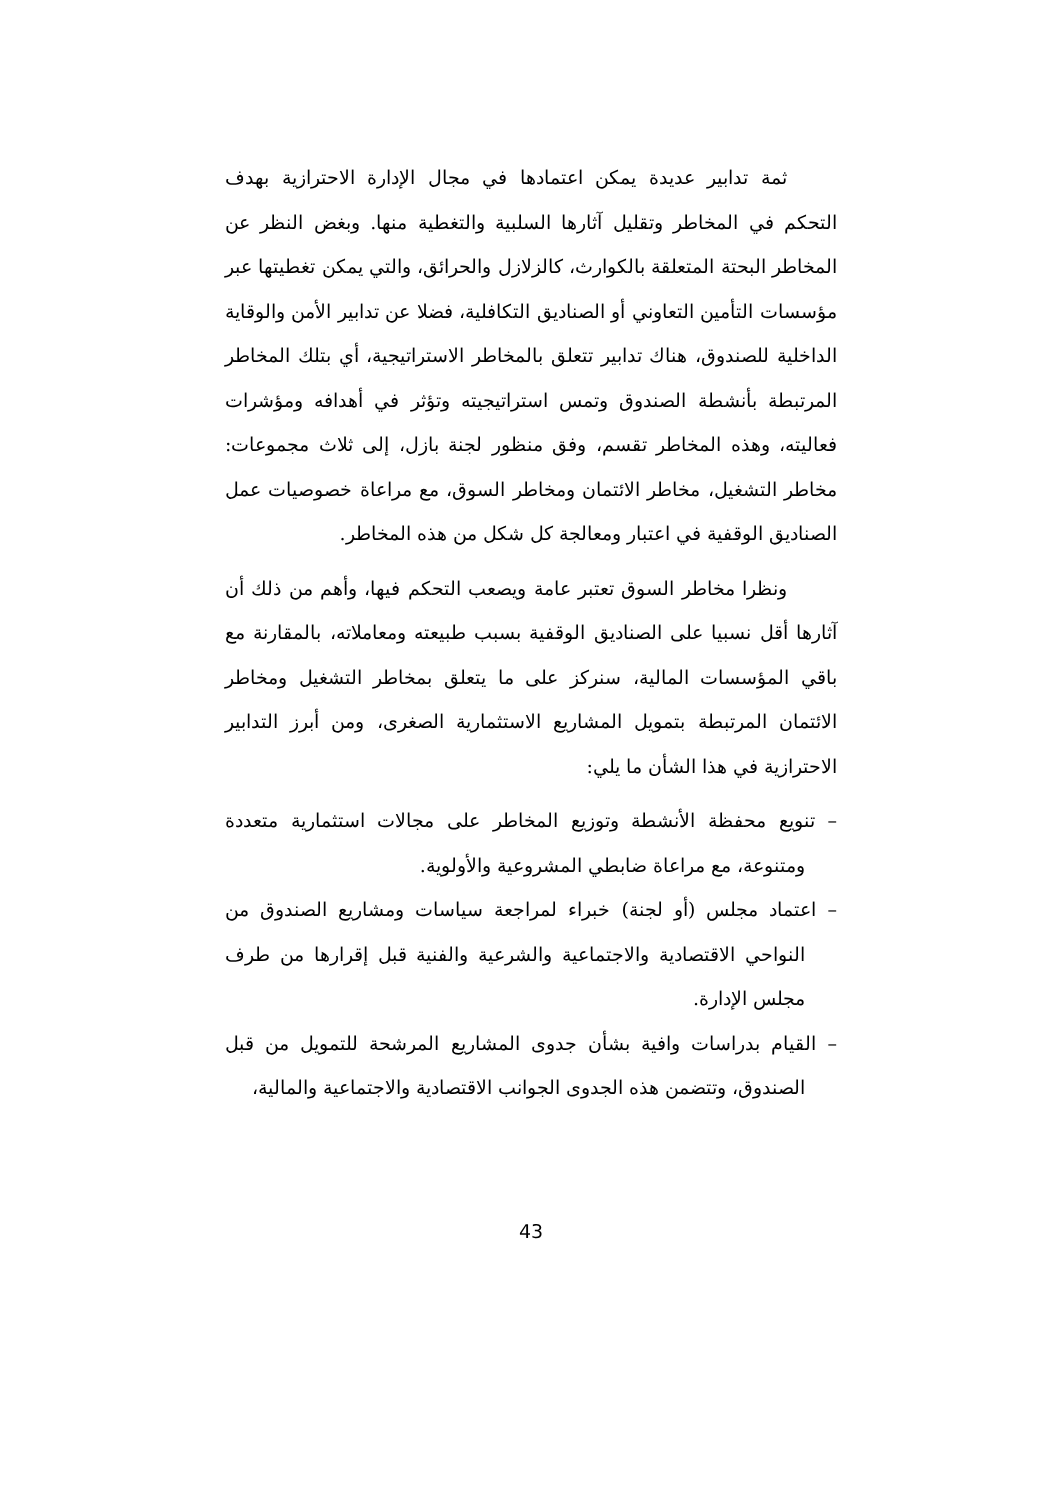ثمة تدابير عديدة يمكن اعتمادها في مجال الإدارة الاحترازية بهدف التحكم في المخاطر وتقليل آثارها السلبية والتغطية منها. وبغض النظر عن المخاطر البحتة المتعلقة بالكوارث، كالزلازل والحرائق، والتي يمكن تغطيتها عبر مؤسسات التأمين التعاوني أو الصناديق التكافلية، فضلا عن تدابير الأمن والوقاية الداخلية للصندوق، هناك تدابير تتعلق بالمخاطر الاستراتيجية، أي بتلك المخاطر المرتبطة بأنشطة الصندوق وتمس استراتيجيته وتؤثر في أهدافه ومؤشرات فعاليته، وهذه المخاطر تقسم، وفق منظور لجنة بازل، إلى ثلاث مجموعات: مخاطر التشغيل، مخاطر الائتمان ومخاطر السوق، مع مراعاة خصوصيات عمل الصناديق الوقفية في اعتبار ومعالجة كل شكل من هذه المخاطر.
ونظرا مخاطر السوق تعتبر عامة ويصعب التحكم فيها، وأهم من ذلك أن آثارها أقل نسبيا على الصناديق الوقفية بسبب طبيعته ومعاملاته، بالمقارنة مع باقي المؤسسات المالية، سنركز على ما يتعلق بمخاطر التشغيل ومخاطر الائتمان المرتبطة بتمويل المشاريع الاستثمارية الصغرى، ومن أبرز التدابير الاحترازية في هذا الشأن ما يلي:
– تنويع محفظة الأنشطة وتوزيع المخاطر على مجالات استثمارية متعددة ومتنوعة، مع مراعاة ضابطي المشروعية والأولوية.
– اعتماد مجلس (أو لجنة) خبراء لمراجعة سياسات ومشاريع الصندوق من النواحي الاقتصادية والاجتماعية والشرعية والفنية قبل إقرارها من طرف مجلس الإدارة.
– القيام بدراسات وافية بشأن جدوى المشاريع المرشحة للتمويل من قبل الصندوق، وتتضمن هذه الجدوى الجوانب الاقتصادية والاجتماعية والمالية،
43